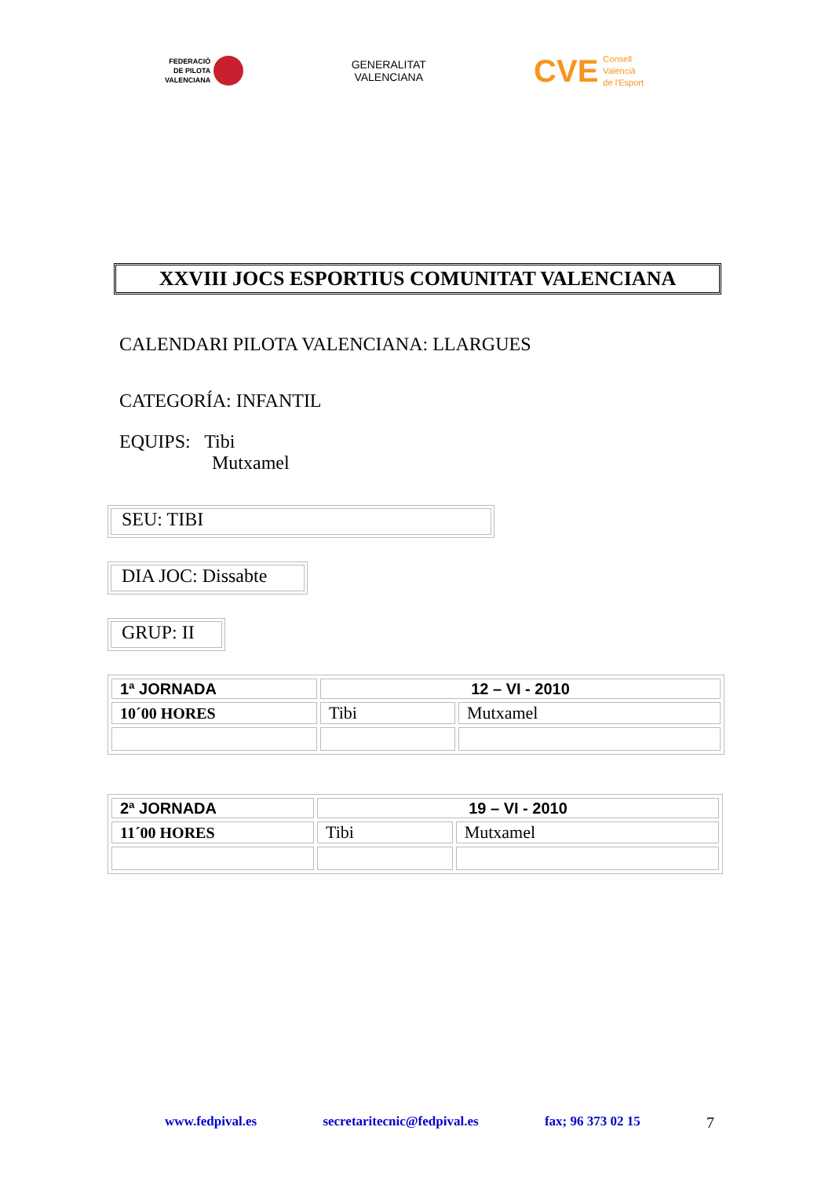FEDERACIÓ
DE PILOTA
VALENCIANA
GENERALITAT
VALENCIANA
CVE
Consell
Valencià
de l'Esport
XXVIII JOCS ESPORTIUS COMUNITAT VALENCIANA
CALENDARI PILOTA VALENCIANA: LLARGUES
CATEGORÍA: INFANTIL
EQUIPS: Tibi
Mutxamel
SEU: TIBI
DIA JOC: Dissabte
GRUP: II
| 1ª JORNADA | 12 – VI - 2010 | |
| 10´00 HORES | Tibi | Mutxamel |
| 2ª JORNADA | 19 – VI - 2010 | |
| 11´00 HORES | Tibi | Mutxamel |
www.fedpival.es secretaritecnic@fedpival.es fax; 96 373 02 15 7